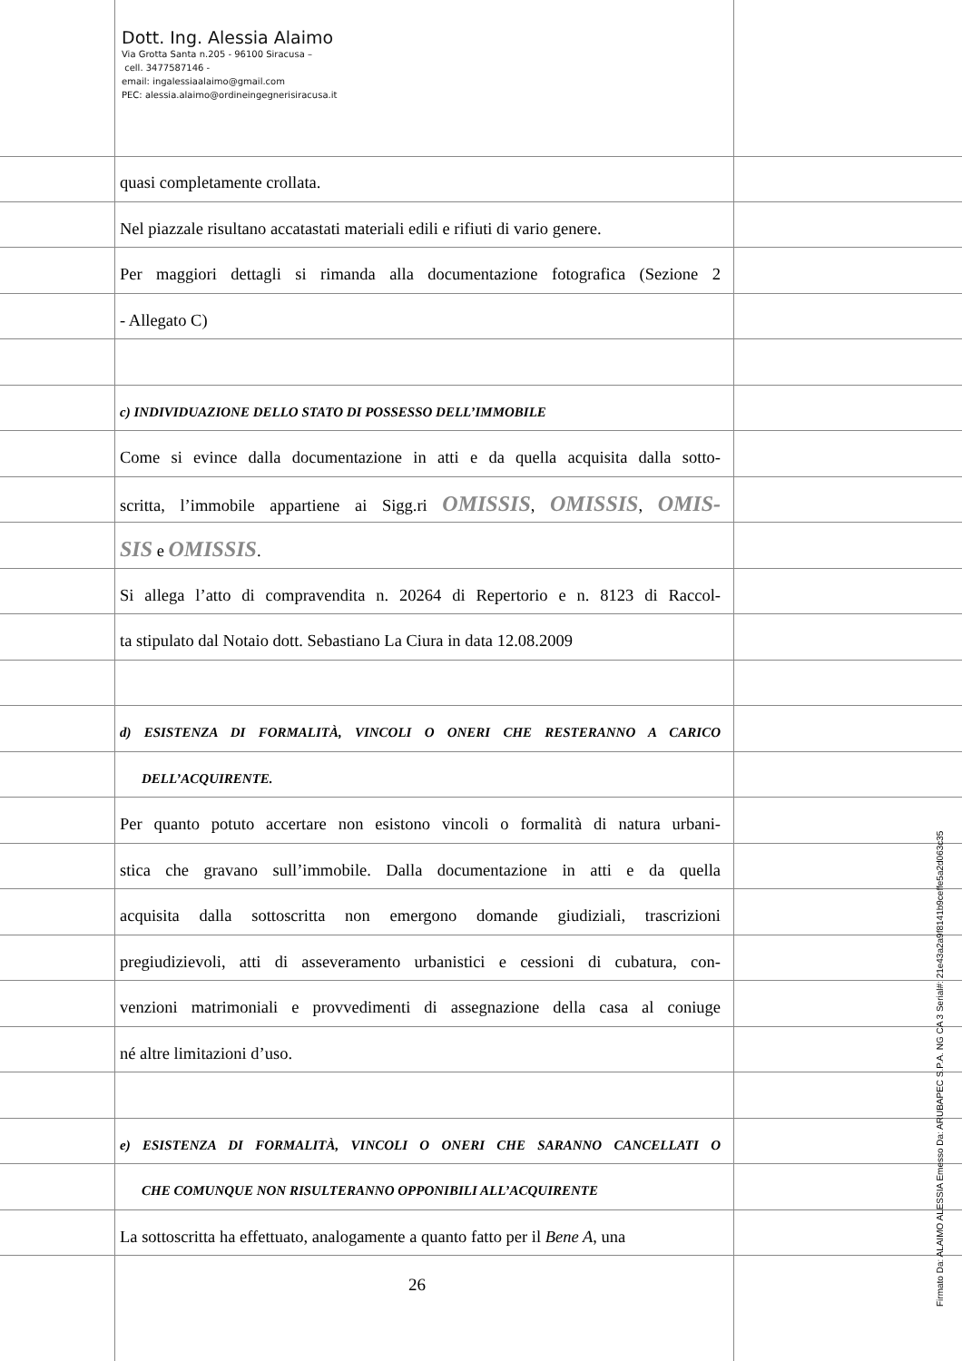Dott. Ing. Alessia Alaimo
Via Grotta Santa n.205 - 96100 Siracusa –
cell. 3477587146 -
email: ingalessiaalaimo@gmail.com
PEC: alessia.alaimo@ordineingegnerisiracusa.it
quasi completamente crollata.
Nel piazzale risultano accatastati materiali edili e rifiuti di vario genere.
Per maggiori dettagli si rimanda alla documentazione fotografica (Sezione 2
- Allegato C)
c) INDIVIDUAZIONE DELLO STATO DI POSSESSO DELL’IMMOBILE
Come si evince dalla documentazione in atti e da quella acquisita dalla sotto-
scritta, l’immobile appartiene ai Sigg.ri OMISSIS, OMISSIS, OMIS-
SIS e OMISSIS.
Si allega l’atto di compravendita n. 20264 di Repertorio e n. 8123 di Raccol-
ta stipulato dal Notaio dott. Sebastiano La Ciura in data 12.08.2009
d) ESISTENZA DI FORMALITÀ, VINCOLI O ONERI CHE RESTERANNO A CARICO
DELL’ACQUIRENTE.
Per quanto potuto accertare non esistono vincoli o formalità di natura urbani-
stica che gravano sull’immobile. Dalla documentazione in atti e da quella
acquisita dalla sottoscritta non emergono domande giudiziali, trascrizioni
pregiudizievoli, atti di asseveramento urbanistici e cessioni di cubatura, con-
venzioni matrimoniali e provvedimenti di assegnazione della casa al coniuge
né altre limitazioni d’uso.
e) ESISTENZA DI FORMALITÀ, VINCOLI O ONERI CHE SARANNO CANCELLATI O
CHE COMUNQUE NON RISULTERANNO OPPONIBILI ALL’ACQUIRENTE
La sottoscritta ha effettuato, analogamente a quanto fatto per il Bene A, una
26
Firmato Da: ALAIMO ALESSIA Emesso Da: ARUBAPEC S.P.A. NG CA 3 Serial#: 21e43a2a9f8141b9ceffe5a2d063c35